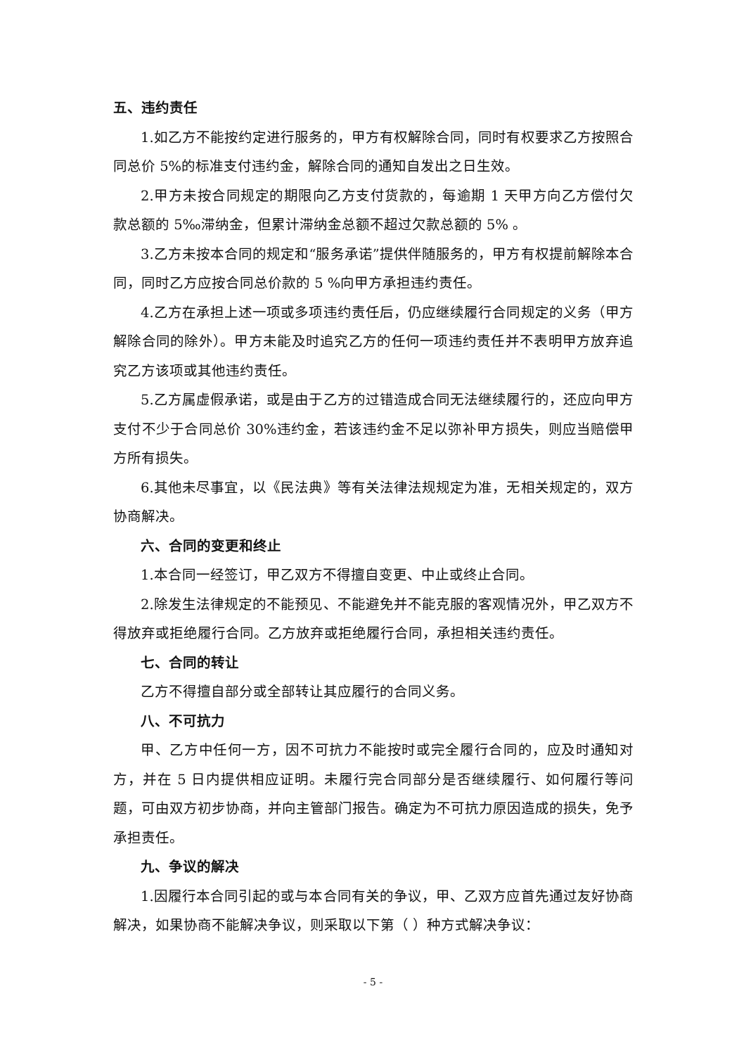五、违约责任
1.如乙方不能按约定进行服务的，甲方有权解除合同，同时有权要求乙方按照合同总价 5%的标准支付违约金，解除合同的通知自发出之日生效。
2.甲方未按合同规定的期限向乙方支付货款的，每逾期 1 天甲方向乙方偿付欠款总额的 5‰滞纳金，但累计滞纳金总额不超过欠款总额的 5% 。
3.乙方未按本合同的规定和“服务承诺”提供伴随服务的，甲方有权提前解除本合同，同时乙方应按合同总价款的 5 %向甲方承担违约责任。
4.乙方在承担上述一项或多项违约责任后，仍应继续履行合同规定的义务（甲方解除合同的除外）。甲方未能及时追究乙方的任何一项违约责任并不表明甲方放弃追究乙方该项或其他违约责任。
5.乙方属虚假承诺，或是由于乙方的过错造成合同无法继续履行的，还应向甲方支付不少于合同总价 30%违约金，若该违约金不足以弥补甲方损失，则应当赔偿甲方所有损失。
6.其他未尽事宜，以《民法典》等有关法律法规规定为准，无相关规定的，双方协商解决。
六、合同的变更和终止
1.本合同一经签订，甲乙双方不得擅自变更、中止或终止合同。
2.除发生法律规定的不能预见、不能避免并不能克服的客观情况外，甲乙双方不得放弃或拒绝履行合同。乙方放弃或拒绝履行合同，承担相关违约责任。
七、合同的转让
乙方不得擅自部分或全部转让其应履行的合同义务。
八、不可抗力
甲、乙方中任何一方，因不可抗力不能按时或完全履行合同的，应及时通知对方，并在 5 日内提供相应证明。未履行完合同部分是否继续履行、如何履行等问题，可由双方初步协商，并向主管部门报告。确定为不可抗力原因造成的损失，免予承担责任。
九、争议的解决
1.因履行本合同引起的或与本合同有关的争议，甲、乙双方应首先通过友好协商解决，如果协商不能解决争议，则采取以下第（ ）种方式解决争议：
- 5 -